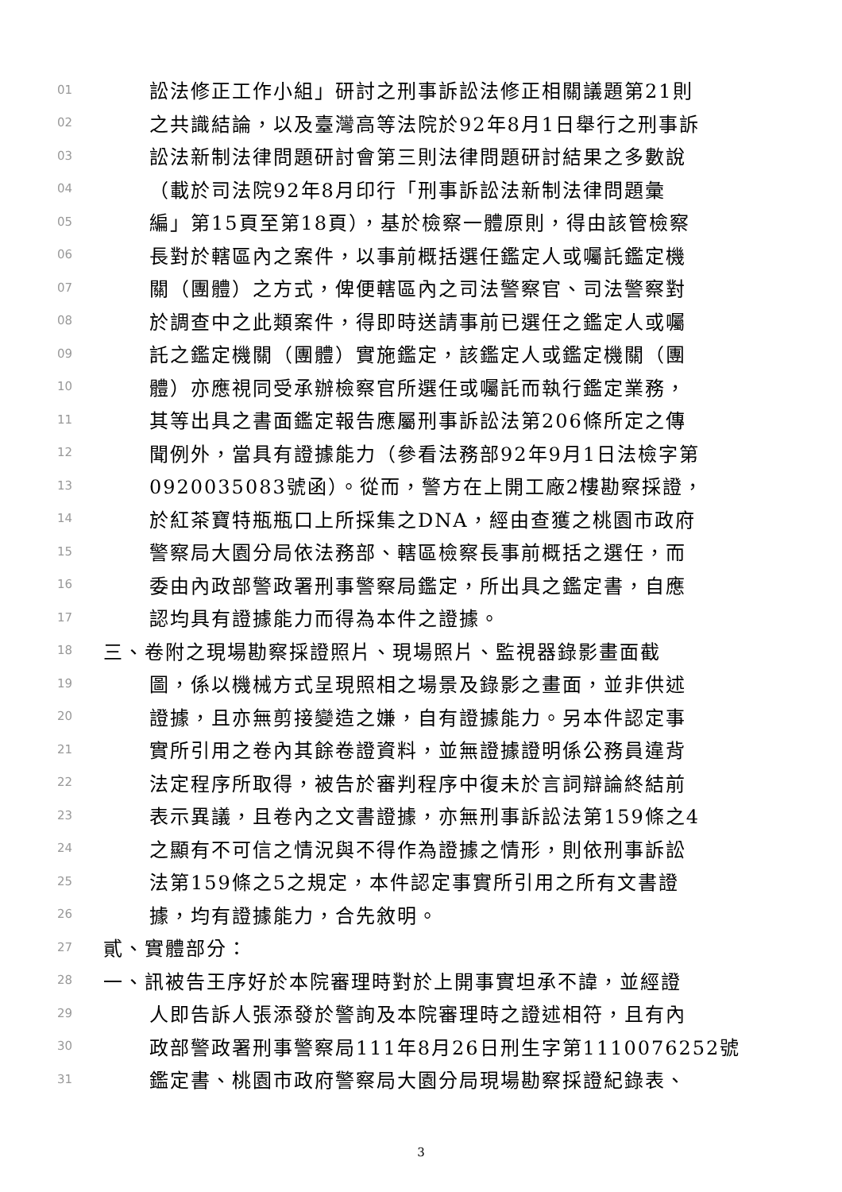01 訟法修正工作小組」研討之刑事訴訟法修正相關議題第21則
02 之共識結論，以及臺灣高等法院於92年8月1日舉行之刑事訴
03 訟法新制法律問題研討會第三則法律問題研討結果之多數說
04 （載於司法院92年8月印行「刑事訴訟法新制法律問題彙
05 編」第15頁至第18頁），基於檢察一體原則，得由該管檢察
06 長對於轄區內之案件，以事前概括選任鑑定人或囑託鑑定機
07 關（團體）之方式，俾便轄區內之司法警察官、司法警察對
08 於調查中之此類案件，得即時送請事前已選任之鑑定人或囑
09 託之鑑定機關（團體）實施鑑定，該鑑定人或鑑定機關（團
10 體）亦應視同受承辦檢察官所選任或囑託而執行鑑定業務，
11 其等出具之書面鑑定報告應屬刑事訴訟法第206條所定之傳
12 聞例外，當具有證據能力（參看法務部92年9月1日法檢字第
13 0920035083號函）。從而，警方在上開工廠2樓勘察採證，
14 於紅茶寶特瓶瓶口上所採集之DNA，經由查獲之桃園市政府
15 警察局大園分局依法務部、轄區檢察長事前概括之選任，而
16 委由內政部警政署刑事警察局鑑定，所出具之鑑定書，自應
17 認均具有證據能力而得為本件之證據。
18 三、卷附之現場勘察採證照片、現場照片、監視器錄影畫面截
19 圖，係以機械方式呈現照相之場景及錄影之畫面，並非供述
20 證據，且亦無剪接變造之嫌，自有證據能力。另本件認定事
21 實所引用之卷內其餘卷證資料，並無證據證明係公務員違背
22 法定程序所取得，被告於審判程序中復未於言詞辯論終結前
23 表示異議，且卷內之文書證據，亦無刑事訴訟法第159條之4
24 之顯有不可信之情況與不得作為證據之情形，則依刑事訴訟
25 法第159條之5之規定，本件認定事實所引用之所有文書證
26 據，均有證據能力，合先敘明。
27 貳、實體部分：
28 一、訊被告王序好於本院審理時對於上開事實坦承不諱，並經證
29 人即告訴人張添發於警詢及本院審理時之證述相符，且有內
30 政部警政署刑事警察局111年8月26日刑生字第1110076252號
31 鑑定書、桃園市政府警察局大園分局現場勘察採證紀錄表、
3